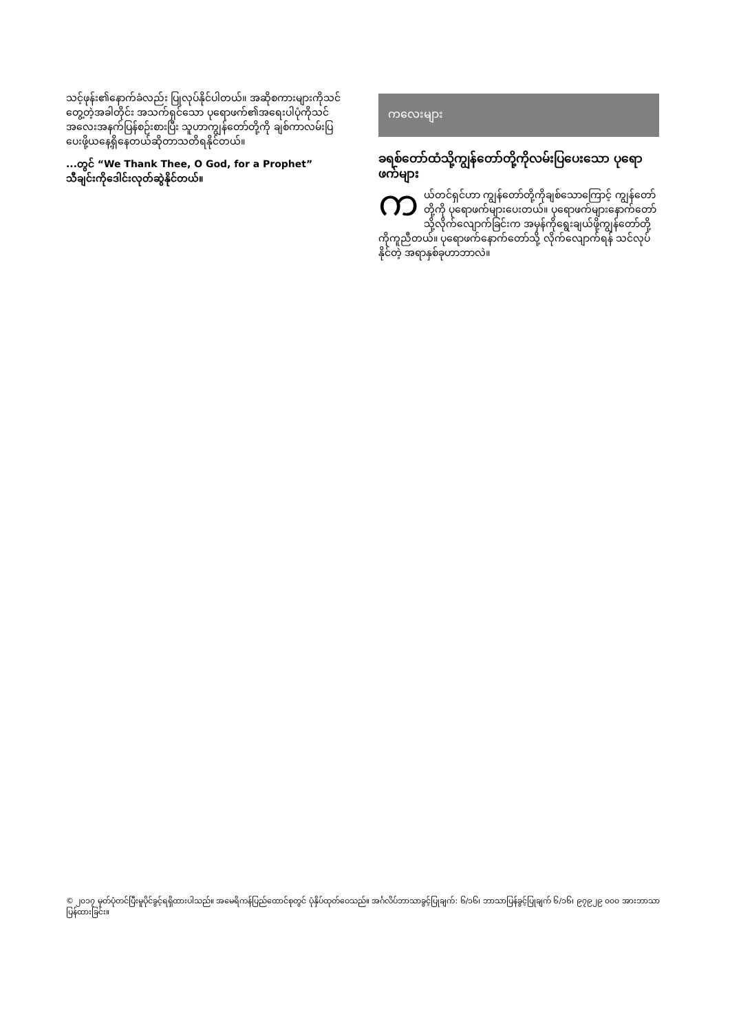သင့်ဖုန်း၏နောက်ခံလည်း ပြုလုပ်နိုင်ပါတယ်။ အဆိုစကားများကိုသင်တွေ့တဲ့အခါတိုင်း အသက်ရှင်သော ပုရောဖက်၏အရေးပါပုံကိုသင်အလေးအနက်ပြန်စဉ်းစားပြီး သူဟာကျွန်တော်တို့ကို ချစ်ကာလမ်းပြပေးဖို့ယနေ့ရှိနေတယ်ဆိုတာသတိရနိုင်တယ်။
...တွင် “We Thank Thee, O God, for a Prophet” သီချင်းကိုဒေါင်းလုတ်ဆွဲနိုင်တယ်။
ကလေးများ
ခရစ်တော်ထံသို့ကျွန်တော်တို့ကိုလမ်းပြပေးသော ပုရောဖက်များ
ကယ်တင်ရှင်ဟာ ကျွန်တော်တို့ကိုချစ်သောကြောင့် ကျွန်တော်တို့ကို ပုရောဖက်များပေးတယ်။ ပုရောဖက်များနောက်တော်သို့လိုက်လျောက်ခြင်းက အမှန်ကိုရွေးချယ်ဖို့ကျွန်တော်တို့ကိုကူညီတယ်။ ပုရောဖက်နောက်တော်သို့ လိုက်လျောက်ရန် သင်လုပ်နိုင်တဲ့ အရာနှစ်ခုဟာဘာလဲ။
© ၂၀၁၇ မှတ်ပုံတင်ပြီးမူပိုင်ခွင့်ရရှိထားပါသည်။ အမေရိကန်ပြည်ထောင်စုတွင် ပုံနှိပ်ထုတ်ဝေသည်။ အင်္ဂလိပ်ဘာသာခွင့်ပြုချက်: ၆/၁၆၊ ဘာသာပြန်ခွင့်ပြုချက် ၆/၁၆၊ ၉၇၉၂၉ ၀၀၀ အားဘာသာပြန်ထားခြင်း။